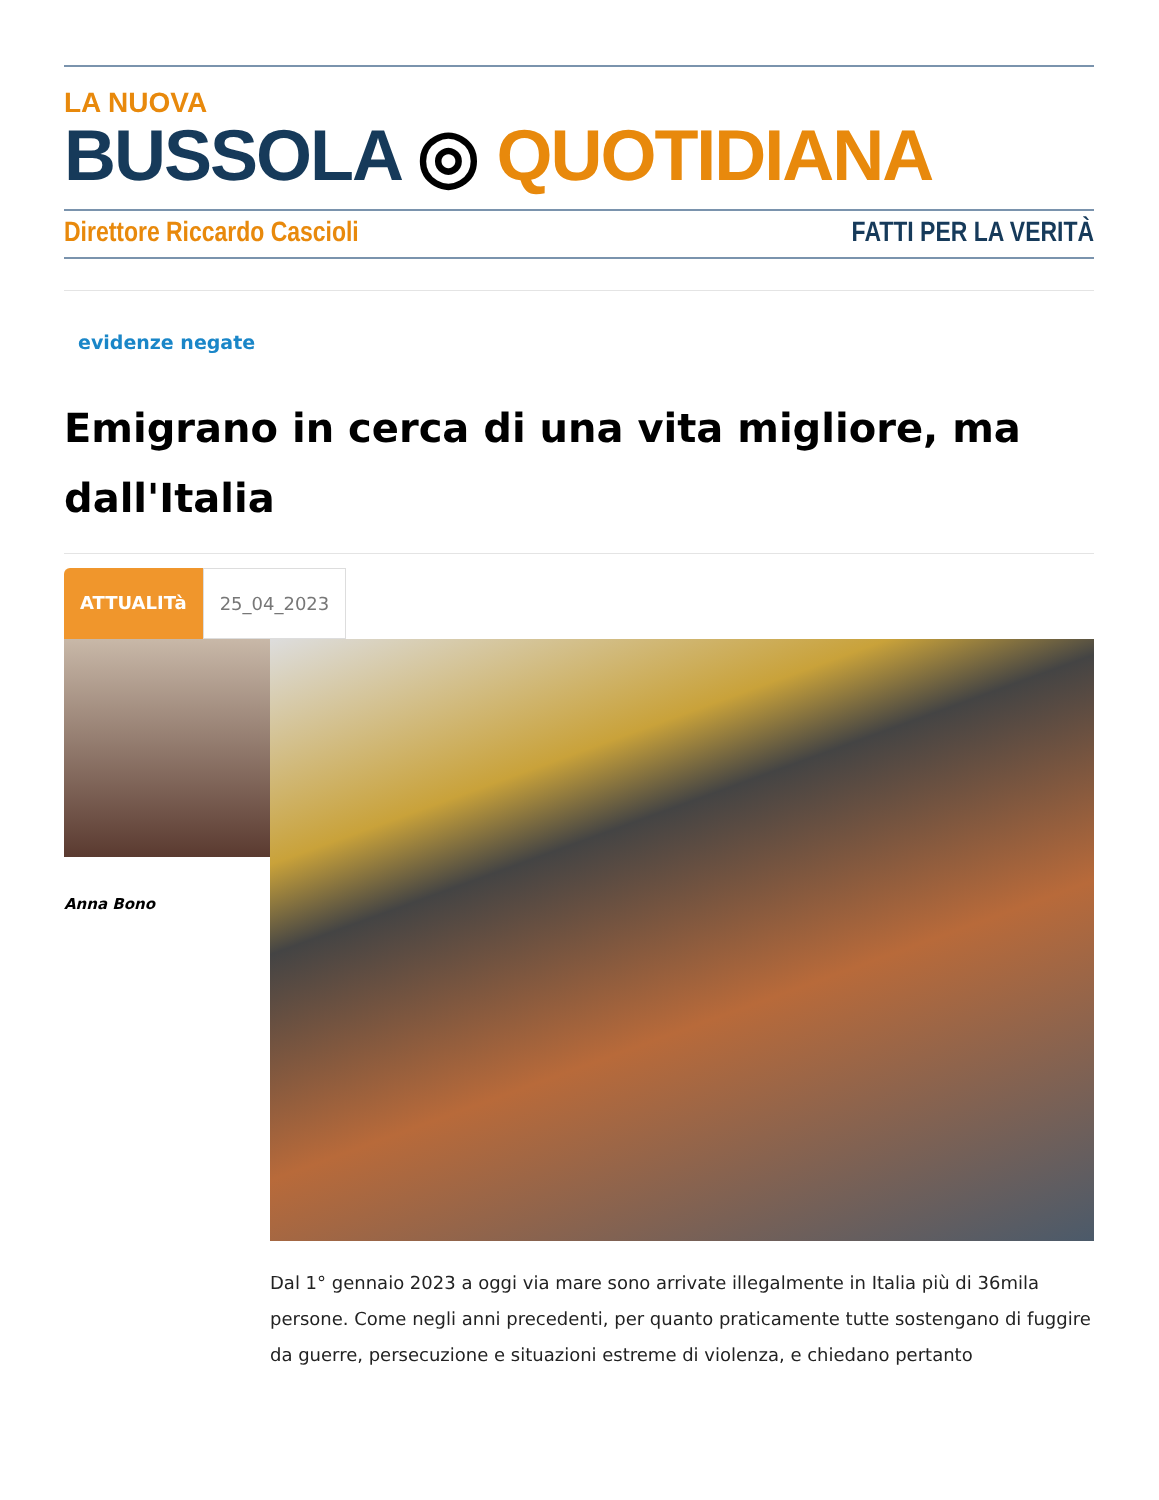LA NUOVA
BUSSOLA ◎ QUOTIDIANA
Direttore Riccardo Cascioli FATTI PER LA VERITÀ
evidenze negate
Emigrano in cerca di una vita migliore, ma dall'Italia
ATTUALITà 25_04_2023
Anna Bono
Dal 1° gennaio 2023 a oggi via mare sono arrivate illegalmente in Italia più di 36mila persone. Come negli anni precedenti, per quanto praticamente tutte sostengano di fuggire da guerre, persecuzione e situazioni estreme di violenza, e chiedano pertanto